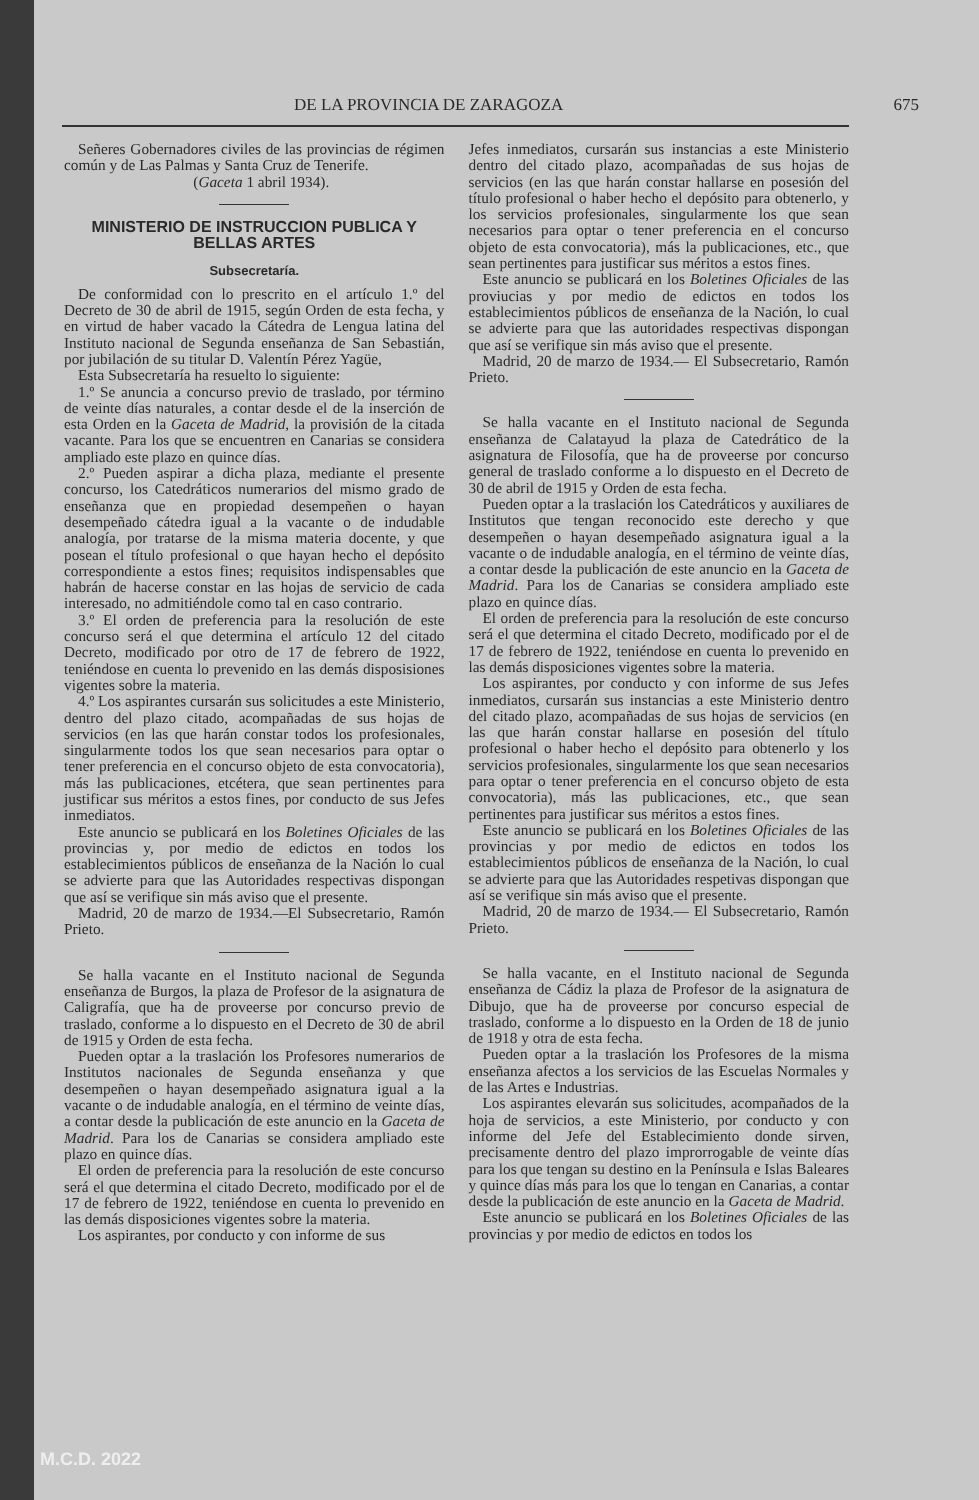DE LA PROVINCIA DE ZARAGOZA 675
Señeres Gobernadores civiles de las provincias de régimen común y de Las Palmas y Santa Cruz de Tenerife.
(Gaceta 1 abril 1934).
MINISTERIO DE INSTRUCCION PUBLICA Y BELLAS ARTES
Subsecretaría.
De conformidad con lo prescrito en el artículo 1.º del Decreto de 30 de abril de 1915, según Orden de esta fecha, y en virtud de haber vacado la Cátedra de Lengua latina del Instituto nacional de Segunda enseñanza de San Sebastián, por jubilación de su titular D. Valentín Pérez Yagüe,
Esta Subsecretaría ha resuelto lo siguiente:
1.º Se anuncia a concurso previo de traslado, por término de veinte días naturales, a contar desde el de la inserción de esta Orden en la Gaceta de Madrid, la provisión de la citada vacante. Para los que se encuentren en Canarias se considera ampliado este plazo en quince días.
2.º Pueden aspirar a dicha plaza, mediante el presente concurso, los Catedráticos numerarios del mismo grado de enseñanza que en propiedad desempeñen o hayan desempeñado cátedra igual a la vacante o de indudable analogía, por tratarse de la misma materia docente, y que posean el título profesional o que hayan hecho el depósito correspondiente a estos fines; requisitos indispensables que habrán de hacerse constar en las hojas de servicio de cada interesado, no admitiéndole como tal en caso contrario.
3.º El orden de preferencia para la resolución de este concurso será el que determina el artículo 12 del citado Decreto, modificado por otro de 17 de febrero de 1922, teniéndose en cuenta lo prevenido en las demás disposisiones vigentes sobre la materia.
4.º Los aspirantes cursarán sus solicitudes a este Ministerio, dentro del plazo citado, acompañadas de sus hojas de servicios (en las que harán constar todos los profesionales, singularmente todos los que sean necesarios para optar o tener preferencia en el concurso objeto de esta convocatoria), más las publicaciones, etcétera, que sean pertinentes para justificar sus méritos a estos fines, por conducto de sus Jefes inmediatos.
Este anuncio se publicará en los Boletines Oficiales de las provincias y, por medio de edictos en todos los establecimientos públicos de enseñanza de la Nación lo cual se advierte para que las Autoridades respectivas dispongan que así se verifique sin más aviso que el presente.
Madrid, 20 de marzo de 1934.—El Subsecretario, Ramón Prieto.
Se halla vacante en el Instituto nacional de Segunda enseñanza de Burgos, la plaza de Profesor de la asignatura de Caligrafía, que ha de proveerse por concurso previo de traslado, conforme a lo dispuesto en el Decreto de 30 de abril de 1915 y Orden de esta fecha.
Pueden optar a la traslación los Profesores numerarios de Institutos nacionales de Segunda enseñanza y que desempeñen o hayan desempeñado asignatura igual a la vacante o de indudable analogía, en el término de veinte días, a contar desde la publicación de este anuncio en la Gaceta de Madrid. Para los de Canarias se considera ampliado este plazo en quince días.
El orden de preferencia para la resolución de este concurso será el que determina el citado Decreto, modificado por el de 17 de febrero de 1922, teniéndose en cuenta lo prevenido en las demás disposiciones vigentes sobre la materia.
Los aspirantes, por conducto y con informe de sus
Jefes inmediatos, cursarán sus instancias a este Ministerio dentro del citado plazo, acompañadas de sus hojas de servicios (en las que harán constar hallarse en posesión del título profesional o haber hecho el depósito para obtenerlo, y los servicios profesionales, singularmente los que sean necesarios para optar o tener preferencia en el concurso objeto de esta convocatoria), más la publicaciones, etc., que sean pertinentes para justificar sus méritos a estos fines.
Este anuncio se publicará en los Boletines Oficiales de las proviucias y por medio de edictos en todos los establecimientos públicos de enseñanza de la Nación, lo cual se advierte para que las autoridades respectivas dispongan que así se verifique sin más aviso que el presente.
Madrid, 20 de marzo de 1934.— El Subsecretario, Ramón Prieto.
Se halla vacante en el Instituto nacional de Segunda enseñanza de Calatayud la plaza de Catedrático de la asignatura de Filosofía, que ha de proveerse por concurso general de traslado conforme a lo dispuesto en el Decreto de 30 de abril de 1915 y Orden de esta fecha.
Pueden optar a la traslación los Catedráticos y auxiliares de Institutos que tengan reconocido este derecho y que desempeñen o hayan desempeñado asignatura igual a la vacante o de indudable analogía, en el término de veinte días, a contar desde la publicación de este anuncio en la Gaceta de Madrid. Para los de Canarias se considera ampliado este plazo en quince días.
El orden de preferencia para la resolución de este concurso será el que determina el citado Decreto, modificado por el de 17 de febrero de 1922, teniéndose en cuenta lo prevenido en las demás disposiciones vigentes sobre la materia.
Los aspirantes, por conducto y con informe de sus Jefes inmediatos, cursarán sus instancias a este Ministerio dentro del citado plazo, acompañadas de sus hojas de servicios (en las que harán constar hallarse en posesión del título profesional o haber hecho el depósito para obtenerlo y los servicios profesionales, singularmente los que sean necesarios para optar o tener preferencia en el concurso objeto de esta convocatoria), más las publicaciones, etc., que sean pertinentes para justificar sus méritos a estos fines.
Este anuncio se publicará en los Boletines Oficiales de las provincias y por medio de edictos en todos los establecimientos públicos de enseñanza de la Nación, lo cual se advierte para que las Autoridades respetivas dispongan que así se verifique sin más aviso que el presente.
Madrid, 20 de marzo de 1934.— El Subsecretario, Ramón Prieto.
Se halla vacante, en el Instituto nacional de Segunda enseñanza de Cádiz la plaza de Profesor de la asignatura de Dibujo, que ha de proveerse por concurso especial de traslado, conforme a lo dispuesto en la Orden de 18 de junio de 1918 y otra de esta fecha.
Pueden optar a la traslación los Profesores de la misma enseñanza afectos a los servicios de las Escuelas Normales y de las Artes e Industrias.
Los aspirantes elevarán sus solicitudes, acompañados de la hoja de servicios, a este Ministerio, por conducto y con informe del Jefe del Establecimiento donde sirven, precisamente dentro del plazo improrrogable de veinte días para los que tengan su destino en la Península e Islas Baleares y quince días más para los que lo tengan en Canarias, a contar desde la publicación de este anuncio en la Gaceta de Madrid.
Este anuncio se publicará en los Boletines Oficiales de las provincias y por medio de edictos en todos los
M.C.D. 2022